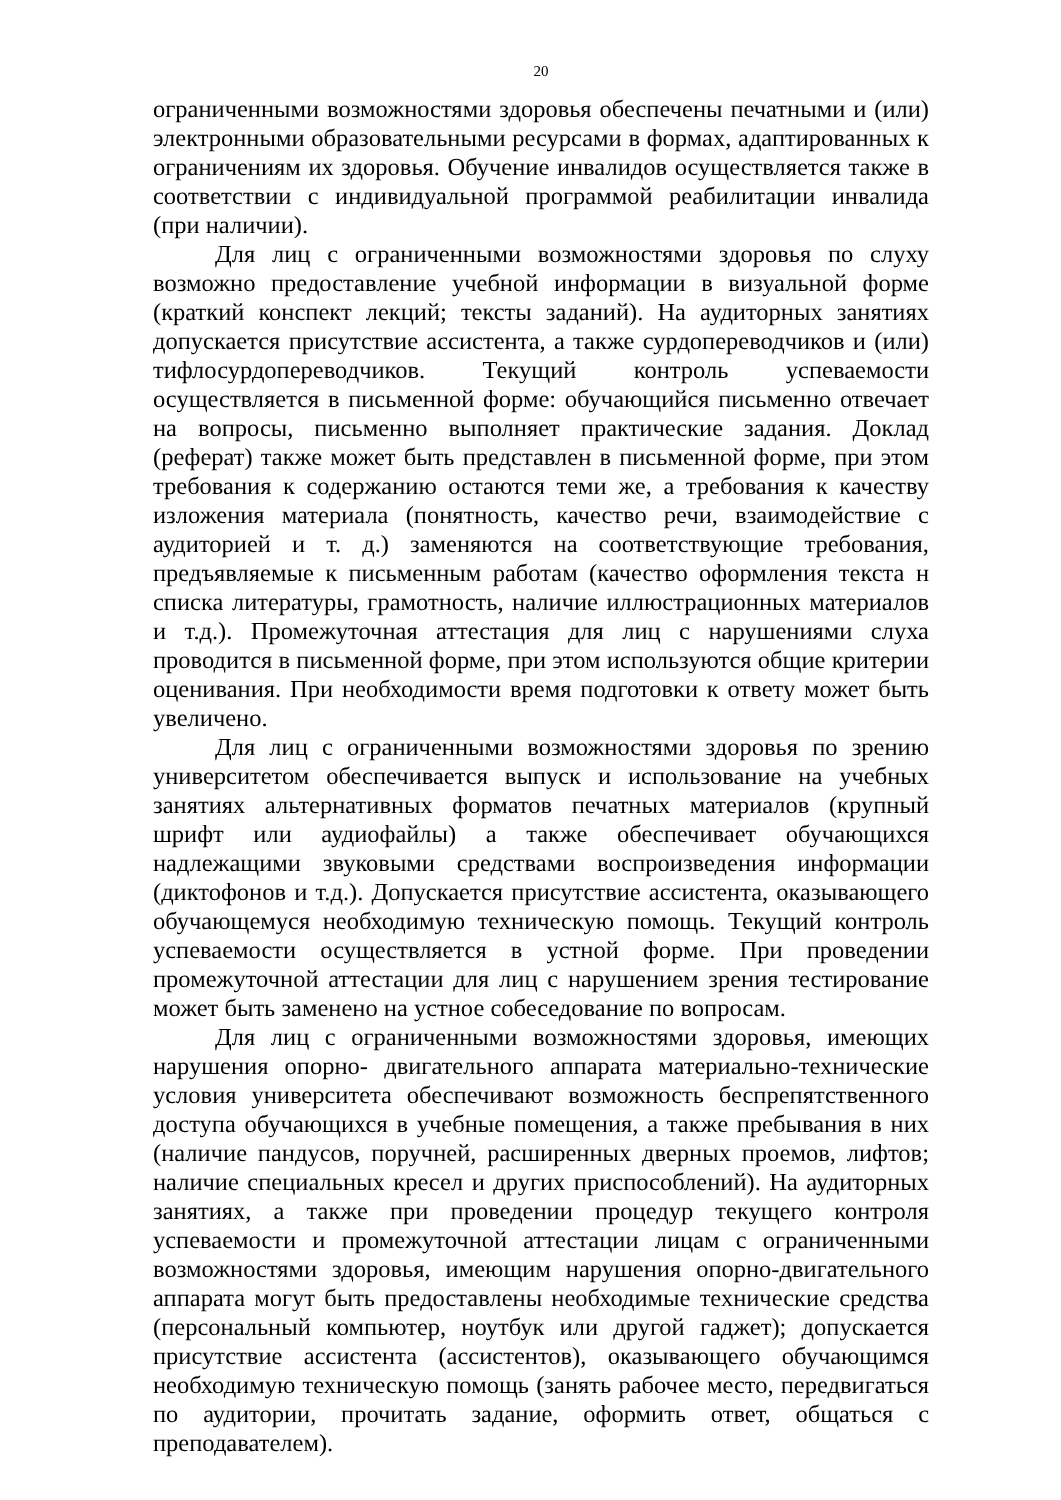20
ограниченными возможностями здоровья обеспечены печатными и (или) электронными образовательными ресурсами в формах, адаптированных к ограничениям их здоровья. Обучение инвалидов осуществляется также в соответствии с индивидуальной программой реабилитации инвалида (при наличии).
Для лиц с ограниченными возможностями здоровья по слуху возможно предоставление учебной информации в визуальной форме (краткий конспект лекций; тексты заданий). На аудиторных занятиях допускается присутствие ассистента, а также сурдопереводчиков и (или) тифлосурдопереводчиков. Текущий контроль успеваемости осуществляется в письменной форме: обучающийся письменно отвечает на вопросы, письменно выполняет практические задания. Доклад (реферат) также может быть представлен в письменной форме, при этом требования к содержанию остаются теми же, а требования к качеству изложения материала (понятность, качество речи, взаимодействие с аудиторией и т. д.) заменяются на соответствующие требования, предъявляемые к письменным работам (качество оформления текста н списка литературы, грамотность, наличие иллюстрационных материалов и т.д.). Промежуточная аттестация для лиц с нарушениями слуха проводится в письменной форме, при этом используются общие критерии оценивания. При необходимости время подготовки к ответу может быть увеличено.
Для лиц с ограниченными возможностями здоровья по зрению университетом обеспечивается выпуск и использование на учебных занятиях альтернативных форматов печатных материалов (крупный шрифт или аудиофайлы) а также обеспечивает обучающихся надлежащими звуковыми средствами воспроизведения информации (диктофонов и т.д.). Допускается присутствие ассистента, оказывающего обучающемуся необходимую техническую помощь. Текущий контроль успеваемости осуществляется в устной форме. При проведении промежуточной аттестации для лиц с нарушением зрения тестирование может быть заменено на устное собеседование по вопросам.
Для лиц с ограниченными возможностями здоровья, имеющих нарушения опорно- двигательного аппарата материально-технические условия университета обеспечивают возможность беспрепятственного доступа обучающихся в учебные помещения, а также пребывания в них (наличие пандусов, поручней, расширенных дверных проемов, лифтов; наличие специальных кресел и других приспособлений). На аудиторных занятиях, а также при проведении процедур текущего контроля успеваемости и промежуточной аттестации лицам с ограниченными возможностями здоровья, имеющим нарушения опорно-двигательного аппарата могут быть предоставлены необходимые технические средства (персональный компьютер, ноутбук или другой гаджет); допускается присутствие ассистента (ассистентов), оказывающего обучающимся необходимую техническую помощь (занять рабочее место, передвигаться по аудитории, прочитать задание, оформить ответ, общаться с преподавателем).